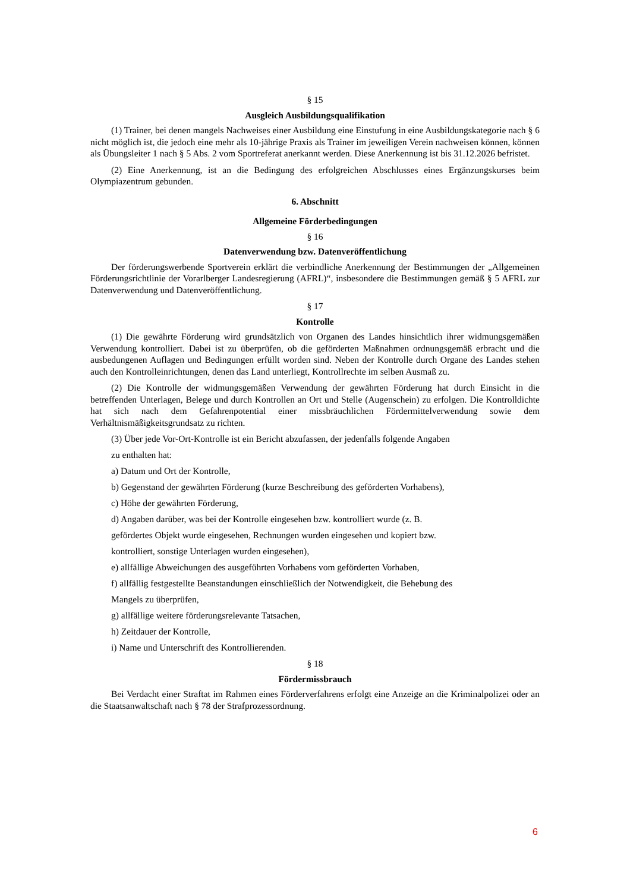§ 15
Ausgleich Ausbildungsqualifikation
(1) Trainer, bei denen mangels Nachweises einer Ausbildung eine Einstufung in eine Ausbildungskategorie nach § 6 nicht möglich ist, die jedoch eine mehr als 10-jährige Praxis als Trainer im jeweiligen Verein nachweisen können, können als Übungsleiter 1 nach § 5 Abs. 2 vom Sportreferat anerkannt werden. Diese Anerkennung ist bis 31.12.2026 befristet.
(2) Eine Anerkennung, ist an die Bedingung des erfolgreichen Abschlusses eines Ergänzungskurses beim Olympiazentrum gebunden.
6. Abschnitt
Allgemeine Förderbedingungen
§ 16
Datenverwendung bzw. Datenveröffentlichung
Der förderungswerbende Sportverein erklärt die verbindliche Anerkennung der Bestimmungen der „Allgemeinen Förderungsrichtlinie der Vorarlberger Landesregierung (AFRL)“, insbesondere die Bestimmungen gemäß § 5 AFRL zur Datenverwendung und Datenveröffentlichung.
§ 17
Kontrolle
(1) Die gewährte Förderung wird grundsätzlich von Organen des Landes hinsichtlich ihrer widmungsgemäßen Verwendung kontrolliert. Dabei ist zu überprüfen, ob die geförderten Maßnahmen ordnungsgemäß erbracht und die ausbedungenen Auflagen und Bedingungen erfüllt worden sind. Neben der Kontrolle durch Organe des Landes stehen auch den Kontrolleinrichtungen, denen das Land unterliegt, Kontrollrechte im selben Ausmaß zu.
(2) Die Kontrolle der widmungsgemäßen Verwendung der gewährten Förderung hat durch Einsicht in die betreffenden Unterlagen, Belege und durch Kontrollen an Ort und Stelle (Augenschein) zu erfolgen. Die Kontrolldichte hat sich nach dem Gefahrenpotential einer missbräuchlichen Fördermittelverwendung sowie dem Verhältnismäßigkeitsgrundsatz zu richten.
(3) Über jede Vor-Ort-Kontrolle ist ein Bericht abzufassen, der jedenfalls folgende Angaben
zu enthalten hat:
a) Datum und Ort der Kontrolle,
b) Gegenstand der gewährten Förderung (kurze Beschreibung des geförderten Vorhabens),
c) Höhe der gewährten Förderung,
d) Angaben darüber, was bei der Kontrolle eingesehen bzw. kontrolliert wurde (z. B.
gefördertes Objekt wurde eingesehen, Rechnungen wurden eingesehen und kopiert bzw.
kontrolliert, sonstige Unterlagen wurden eingesehen),
e) allfällige Abweichungen des ausgeführten Vorhabens vom geförderten Vorhaben,
f) allfällig festgestellte Beanstandungen einschließlich der Notwendigkeit, die Behebung des
Mangels zu überprüfen,
g) allfällige weitere förderungsrelevante Tatsachen,
h) Zeitdauer der Kontrolle,
i) Name und Unterschrift des Kontrollierenden.
§ 18
Fördermissbrauch
Bei Verdacht einer Straftat im Rahmen eines Förderverfahrens erfolgt eine Anzeige an die Kriminalpolizei oder an die Staatsanwaltschaft nach § 78 der Strafprozessordnung.
6